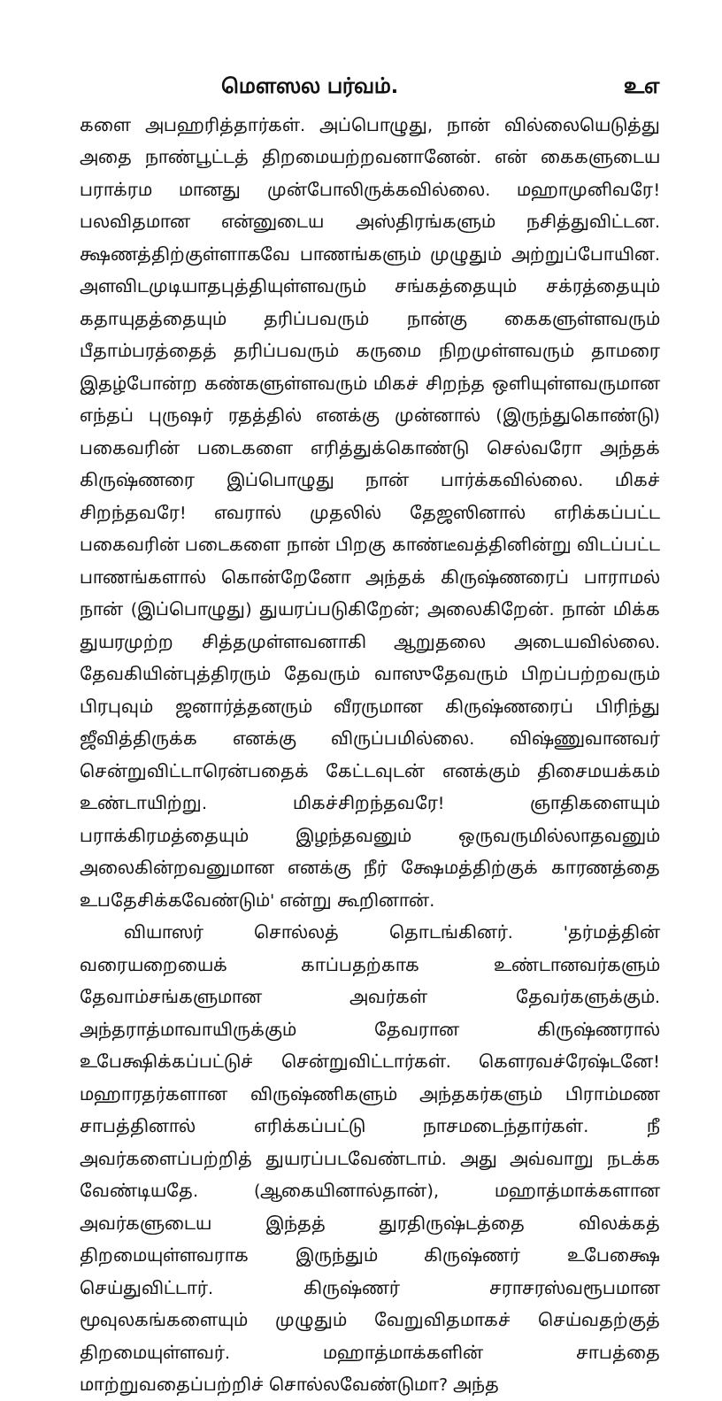மௌஸல பர்வம். உஎ
களை அபஹரித்தார்கள். அப்பொழுது, நான் வில்லையெடுத்து அதை நாண்பூட்டத் திறமையற்றவனானேன். என் கைகளுடைய பராக்ரம மானது முன்போலிருக்கவில்லை. மஹாமுனிவரே! பலவிதமான என்னுடைய அஸ்திரங்களும் நசித்துவிட்டன. க்ஷணத்திற்குள்ளாகவே பாணங்களும் முழுதும் அற்றுப்போயின. அளவிடமுடியாதபுத்தியுள்ளவரும் சங்கத்தையும் சக்ரத்தையும் கதாயுதத்தையும் தரிப்பவரும் நான்கு கைகளுள்ளவரும் பீதாம்பரத்தைத் தரிப்பவரும் கருமை நிறமுள்ளவரும் தாமரை இதழ்போன்ற கண்களுள்ளவரும் மிகச் சிறந்த ஒளியுள்ளவருமான எந்தப் புருஷர் ரதத்தில் எனக்கு முன்னால் (இருந்துகொண்டு) பகைவரின் படைகளை எரித்துக்கொண்டு செல்வரோ அந்தக் கிருஷ்ணரை இப்பொழுது நான் பார்க்கவில்லை. மிகச் சிறந்தவரே! எவரால் முதலில் தேஜஸினால் எரிக்கப்பட்ட பகைவரின் படைகளை நான் பிறகு காண்டீவத்தினின்று விடப்பட்ட பாணங்களால் கொன்றேனோ அந்தக் கிருஷ்ணரைப் பாராமல் நான் (இப்பொழுது) துயரப்படுகிறேன்; அலைகிறேன். நான் மிக்க துயரமுற்ற சித்தமுள்ளவனாகி ஆறுதலை அடையவில்லை. தேவகியின்புத்திரரும் தேவரும் வாஸுதேவரும் பிறப்பற்றவரும் பிரபுவும் ஜனார்த்தனரும் வீரருமான கிருஷ்ணரைப் பிரிந்து ஜீவித்திருக்க எனக்கு விருப்பமில்லை. விஷ்ணுவானவர் சென்றுவிட்டாரென்பதைக் கேட்டவுடன் எனக்கும் திசைமயக்கம் உண்டாயிற்று. மிகச்சிறந்தவரே! ஞாதிகளையும் பராக்கிரமத்தையும் இழந்தவனும் ஒருவருமில்லாதவனும் அலைகின்றவனுமான எனக்கு நீர் க்ஷேமத்திற்குக் காரணத்தை உபதேசிக்கவேண்டும்' என்று கூறினான்.
வியாஸர் சொல்லத் தொடங்கினர். 'தர்மத்தின் வரையறையைக் காப்பதற்காக உண்டானவர்களும் தேவாம்சங்களுமான அவர்கள் தேவர்களுக்கும். அந்தராத்மாவாயிருக்கும் தேவரான கிருஷ்ணரால் உபேக்ஷிக்கப்பட்டுச் சென்றுவிட்டார்கள். கௌரவச்ரேஷ்டனே! மஹாரதர்களான விருஷ்ணிகளும் அந்தகர்களும் பிராம்மண சாபத்தினால் எரிக்கப்பட்டு நாசமடைந்தார்கள். நீ அவர்களைப்பற்றித் துயரப்படவேண்டாம். அது அவ்வாறு நடக்க வேண்டியதே. (ஆகையினால்தான்), மஹாத்மாக்களான அவர்களுடைய இந்தத் துரதிருஷ்டத்தை விலக்கத் திறமையுள்ளவராக இருந்தும் கிருஷ்ணர் உபேக்ஷை செய்துவிட்டார். கிருஷ்ணர் சராசரஸ்வரூபமான மூவுலகங்களையும் முழுதும் வேறுவிதமாகச் செய்வதற்குத் திறமையுள்ளவர். மஹாத்மாக்களின் சாபத்தை மாற்றுவதைப்பற்றிச் சொல்லவேண்டுமா? அந்த